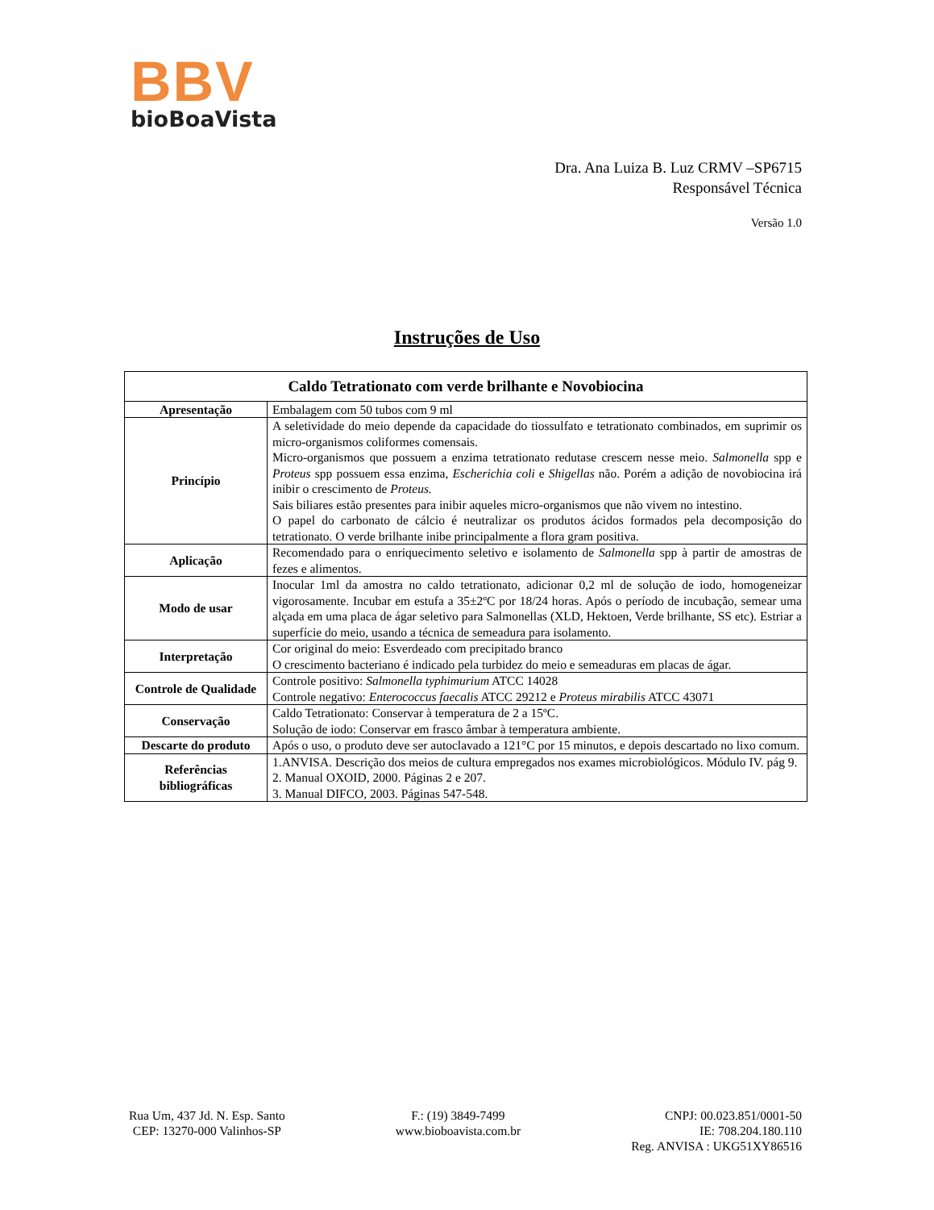BBV
bioBoaVista
Dra. Ana Luiza B. Luz CRMV –SP6715
Responsável Técnica
Versão 1.0
Instruções de Uso
| Caldo Tetrationato com verde brilhante e Novobiocina | |
| --- | --- |
| Apresentação | Embalagem com 50 tubos com 9 ml |
| Princípio | A seletividade do meio depende da capacidade do tiossulfato e tetrationato combinados, em suprimir os micro-organismos coliformes comensais. Micro-organismos que possuem a enzima tetrationato redutase crescem nesse meio. Salmonella spp e Proteus spp possuem essa enzima, Escherichia coli e Shigellas não. Porém a adição de novobiocina irá inibir o crescimento de Proteus. Sais biliares estão presentes para inibir aqueles micro-organismos que não vivem no intestino. O papel do carbonato de cálcio é neutralizar os produtos ácidos formados pela decomposição do tetrationato. O verde brilhante inibe principalmente a flora gram positiva. |
| Aplicação | Recomendado para o enriquecimento seletivo e isolamento de Salmonella spp à partir de amostras de fezes e alimentos. |
| Modo de usar | Inocular 1ml da amostra no caldo tetrationato, adicionar 0,2 ml de solução de iodo, homogeneizar vigorosamente. Incubar em estufa a 35±2ºC por 18/24 horas. Após o período de incubação, semear uma alçada em uma placa de ágar seletivo para Salmonellas (XLD, Hektoen, Verde brilhante, SS etc). Estriar a superfície do meio, usando a técnica de semeadura para isolamento. |
| Interpretação | Cor original do meio: Esverdeado com precipitado branco O crescimento bacteriano é indicado pela turbidez do meio e semeaduras em placas de ágar. |
| Controle de Qualidade | Controle positivo: Salmonella typhimurium ATCC 14028 Controle negativo: Enterococcus faecalis ATCC 29212 e Proteus mirabilis ATCC 43071 |
| Conservação | Caldo Tetrationato: Conservar à temperatura de 2 a 15ºC. Solução de iodo: Conservar em frasco âmbar à temperatura ambiente. |
| Descarte do produto | Após o uso, o produto deve ser autoclavado a 121°C por 15 minutos, e depois descartado no lixo comum. |
| Referências bibliográficas | 1.ANVISA. Descrição dos meios de cultura empregados nos exames microbiológicos. Módulo IV. pág 9. 2. Manual OXOID, 2000. Páginas 2 e 207. 3. Manual DIFCO, 2003. Páginas 547-548. |
Rua Um, 437 Jd. N. Esp. Santo
CEP: 13270-000 Valinhos-SP
F.: (19) 3849-7499
www.bioboavista.com.br
CNPJ: 00.023.851/0001-50
IE: 708.204.180.110
Reg. ANVISA : UKG51XY86516